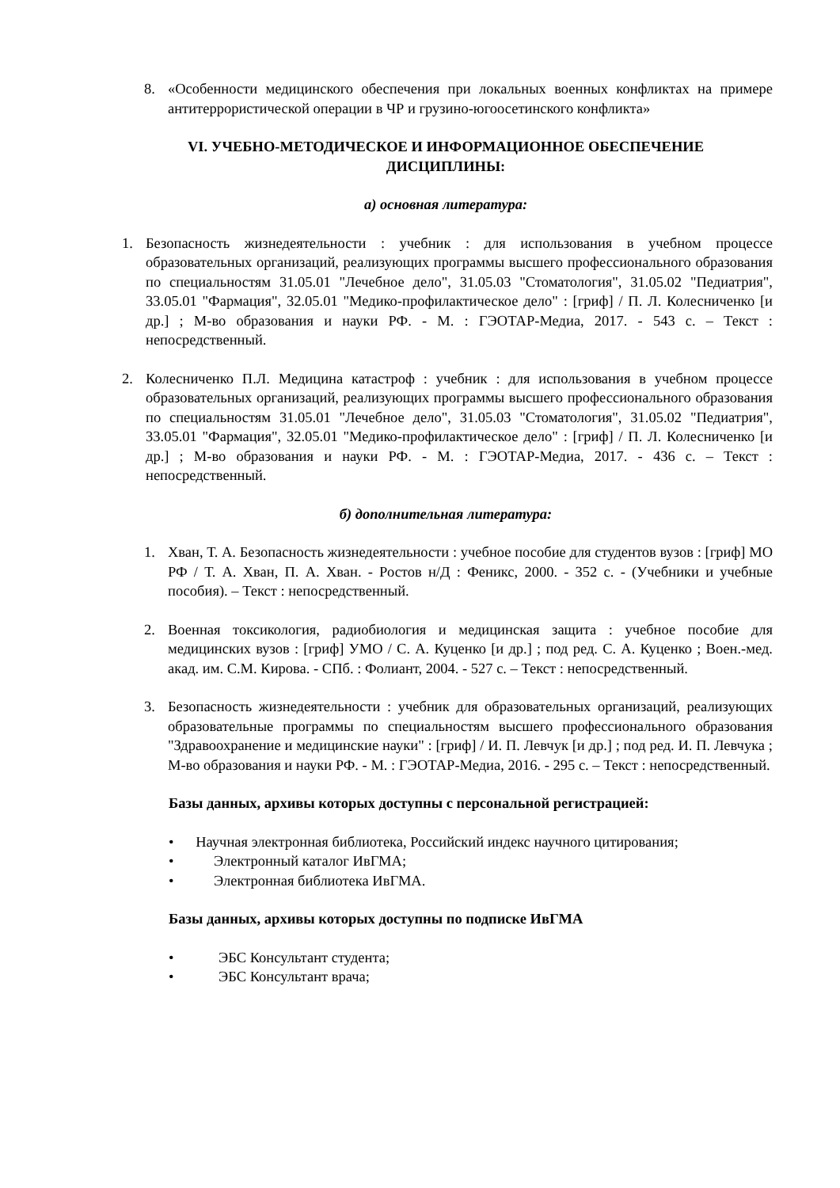8. «Особенности медицинского обеспечения при локальных военных конфликтах на примере антитеррористической операции в ЧР и грузино-югоосетинского конфликта»
VI. УЧЕБНО-МЕТОДИЧЕСКОЕ И ИНФОРМАЦИОННОЕ ОБЕСПЕЧЕНИЕ
ДИСЦИПЛИНЫ:
а) основная литература:
1. Безопасность жизнедеятельности : учебник : для использования в учебном процессе образовательных организаций, реализующих программы высшего профессионального образования по специальностям 31.05.01 "Лечебное дело", 31.05.03 "Стоматология", 31.05.02 "Педиатрия", 33.05.01 "Фармация", 32.05.01 "Медико-профилактическое дело" : [гриф] / П. Л. Колесниченко [и др.] ; М-во образования и науки РФ. - М. : ГЭОТАР-Медиа, 2017. - 543 с. – Текст : непосредственный.
2. Колесниченко П.Л. Медицина катастроф : учебник : для использования в учебном процессе образовательных организаций, реализующих программы высшего профессионального образования по специальностям 31.05.01 "Лечебное дело", 31.05.03 "Стоматология", 31.05.02 "Педиатрия", 33.05.01 "Фармация", 32.05.01 "Медико-профилактическое дело" : [гриф] / П. Л. Колесниченко [и др.] ; М-во образования и науки РФ. - М. : ГЭОТАР-Медиа, 2017. - 436 с. – Текст : непосредственный.
б) дополнительная литература:
1. Хван, Т. А. Безопасность жизнедеятельности : учебное пособие для студентов вузов : [гриф] МО РФ / Т. А. Хван, П. А. Хван. - Ростов н/Д : Феникс, 2000. - 352 с. - (Учебники и учебные пособия). – Текст : непосредственный.
2. Военная токсикология, радиобиология и медицинская защита : учебное пособие для медицинских вузов : [гриф] УМО / С. А. Куценко [и др.] ; под ред. С. А. Куценко ; Воен.-мед. акад. им. С.М. Кирова. - СПб. : Фолиант, 2004. - 527 с. – Текст : непосредственный.
3. Безопасность жизнедеятельности : учебник для образовательных организаций, реализующих образовательные программы по специальностям высшего профессионального образования "Здравоохранение и медицинские науки" : [гриф] / И. П. Левчук [и др.] ; под ред. И. П. Левчука ; М-во образования и науки РФ. - М. : ГЭОТАР-Медиа, 2016. - 295 с. – Текст : непосредственный.
Базы данных, архивы которых доступны с персональной регистрацией:
• Научная электронная библиотека, Российский индекс научного цитирования;
• Электронный каталог ИвГМА;
• Электронная библиотека ИвГМА.
Базы данных, архивы которых доступны по подписке ИвГМА
• ЭБС Консультант студента;
• ЭБС Консультант врача;